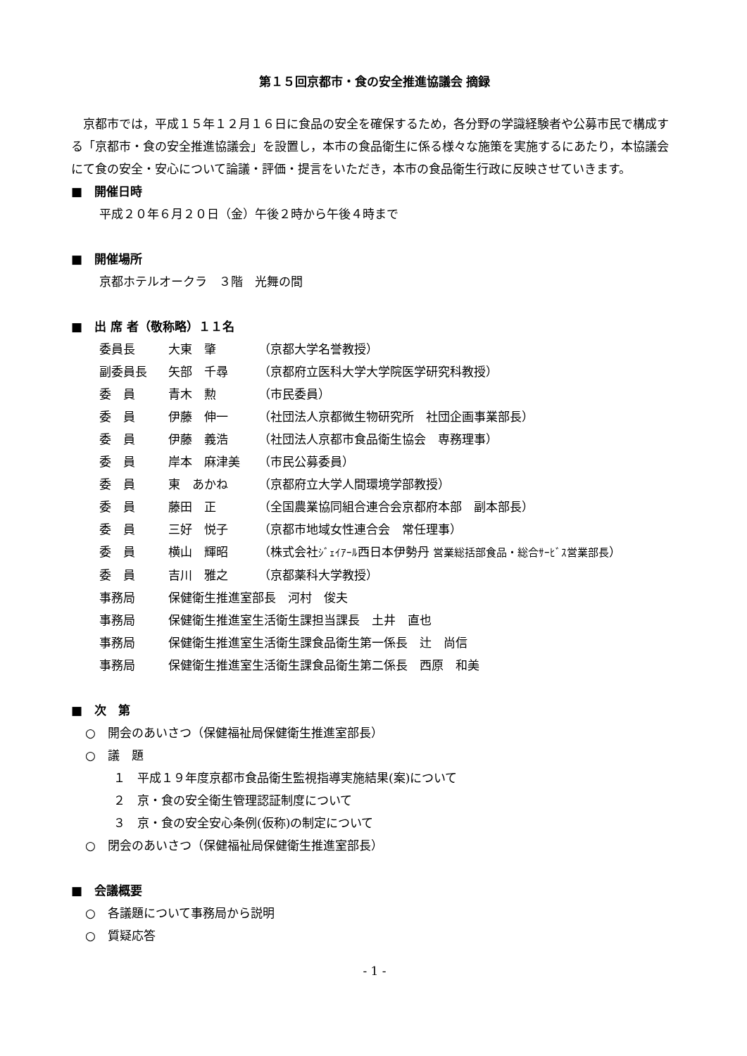第１５回京都市・食の安全推進協議会 摘録
京都市では，平成１５年１２月１６日に食品の安全を確保するため，各分野の学識経験者や公募市民で構成する「京都市・食の安全推進協議会」を設置し，本市の食品衛生に係る様々な施策を実施するにあたり，本協議会にて食の安全・安心について論議・評価・提言をいただき，本市の食品衛生行政に反映させていきます。
■　開催日時
平成２０年６月２０日（金）午後２時から午後４時まで
■　開催場所
京都ホテルオークラ　３階　光舞の間
■　出 席 者（敬称略）１１名
| 委員長 | 大東 肇 | （京都大学名誉教授） |
| 副委員長 | 矢部 千尋 | （京都府立医科大学大学院医学研究科教授） |
| 委 員 | 青木 勲 | （市民委員） |
| 委 員 | 伊藤 伸一 | （社団法人京都微生物研究所 社団企画事業部長） |
| 委 員 | 伊藤 義浩 | （社団法人京都市食品衛生協会 専務理事） |
| 委 員 | 岸本 麻津美 | （市民公募委員） |
| 委 員 | 東 あかね | （京都府立大学人間環境学部教授） |
| 委 員 | 藤田 正 | （全国農業協同組合連合会京都府本部 副本部長） |
| 委 員 | 三好 悦子 | （京都市地域女性連合会 常任理事） |
| 委 員 | 横山 輝昭 | （株式会社 ｼﾞｪｲｱｰﾙ 西日本伊勢丹 営業総括部食品・総合ｻｰﾋﾞｽ営業部長 ） |
| 委 員 | 吉川 雅之 | （京都薬科大学教授） |
| 事務局 | 保健衛生推進室部長 河村 俊夫 | |
| 事務局 | 保健衛生推進室生活衛生課担当課長 土井 直也 | |
| 事務局 | 保健衛生推進室生活衛生課食品衛生第一係長 辻 尚信 | |
| 事務局 | 保健衛生推進室生活衛生課食品衛生第二係長 西原 和美 | |
■　次　第
○　開会のあいさつ（保健福祉局保健衛生推進室部長）
○　議　題
１　平成１９年度京都市食品衛生監視指導実施結果(案)について
２　京・食の安全衛生管理認証制度について
３　京・食の安全安心条例(仮称)の制定について
○　閉会のあいさつ（保健福祉局保健衛生推進室部長）
■　会議概要
○　各議題について事務局から説明
○　質疑応答
- 1 -